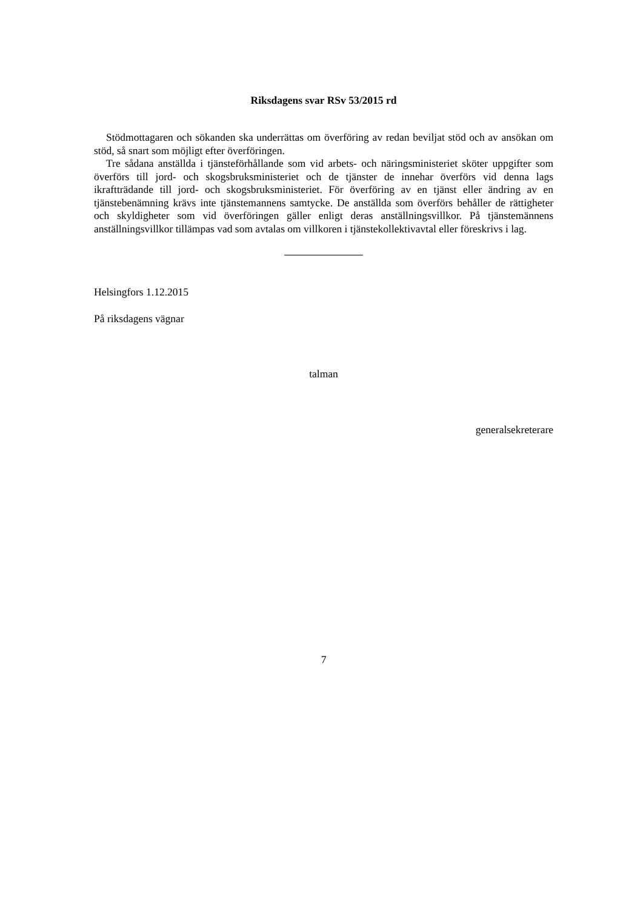Riksdagens svar RSv 53/2015 rd
Stödmottagaren och sökanden ska underrättas om överföring av redan beviljat stöd och av ansökan om stöd, så snart som möjligt efter överföringen.
Tre sådana anställda i tjänsteförhållande som vid arbets- och näringsministeriet sköter uppgifter som överförs till jord- och skogsbruksministeriet och de tjänster de innehar överförs vid denna lags ikraftträdande till jord- och skogsbruksministeriet. För överföring av en tjänst eller ändring av en tjänstebenämning krävs inte tjänstemannens samtycke. De anställda som överförs behåller de rättigheter och skyldigheter som vid överföringen gäller enligt deras anställningsvillkor. På tjänstemännens anställningsvillkor tillämpas vad som avtalas om villkoren i tjänstekollektivavtal eller föreskrivs i lag.
Helsingfors 1.12.2015
På riksdagens vägnar
talman
generalsekreterare
7